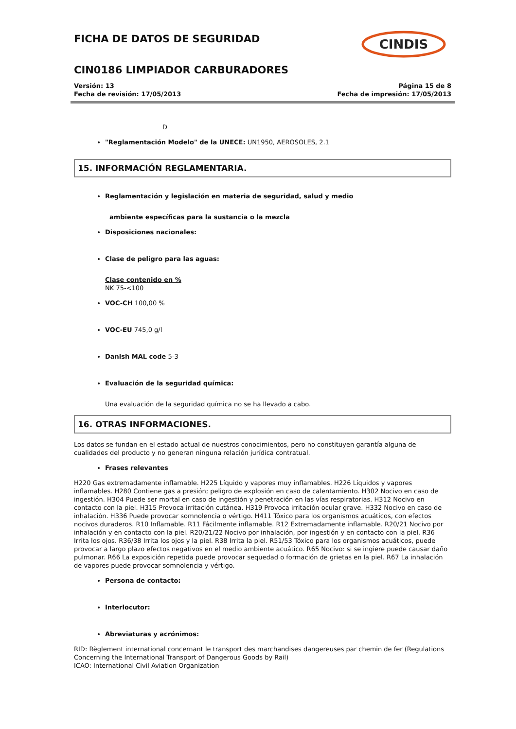FICHA DE DATOS DE SEGURIDAD
CINDIS
CIN0186 LIMPIADOR CARBURADORES
Versión: 13 Página 15 de 8
Fecha de revisión: 17/05/2013 Fecha de impresión: 17/05/2013
D
"Reglamentación Modelo" de la UNECE: UN1950, AEROSOLES, 2.1
15. INFORMACIÓN REGLAMENTARIA.
Reglamentación y legislación en materia de seguridad, salud y medio
ambiente específicas para la sustancia o la mezcla
Disposiciones nacionales:
Clase de peligro para las aguas:
Clase contenido en %
NK 75-<100
VOC-CH 100,00 %
VOC-EU 745,0 g/l
Danish MAL code 5-3
Evaluación de la seguridad química:
Una evaluación de la seguridad química no se ha llevado a cabo.
16. OTRAS INFORMACIONES.
Los datos se fundan en el estado actual de nuestros conocimientos, pero no constituyen garantía alguna de cualidades del producto y no generan ninguna relación jurídica contratual.
Frases relevantes
H220 Gas extremadamente inflamable. H225 Líquido y vapores muy inflamables. H226 Líquidos y vapores inflamables. H280 Contiene gas a presión; peligro de explosión en caso de calentamiento. H302 Nocivo en caso de ingestión. H304 Puede ser mortal en caso de ingestión y penetración en las vías respiratorias. H312 Nocivo en contacto con la piel. H315 Provoca irritación cutánea. H319 Provoca irritación ocular grave. H332 Nocivo en caso de inhalación. H336 Puede provocar somnolencia o vértigo. H411 Tóxico para los organismos acuáticos, con efectos nocivos duraderos. R10 Inflamable. R11 Fácilmente inflamable. R12 Extremadamente inflamable. R20/21 Nocivo por inhalación y en contacto con la piel. R20/21/22 Nocivo por inhalación, por ingestión y en contacto con la piel. R36 Irrita los ojos. R36/38 Irrita los ojos y la piel. R38 Irrita la piel. R51/53 Tóxico para los organismos acuáticos, puede provocar a largo plazo efectos negativos en el medio ambiente acuático. R65 Nocivo: si se ingiere puede causar daño pulmonar. R66 La exposición repetida puede provocar sequedad o formación de grietas en la piel. R67 La inhalación de vapores puede provocar somnolencia y vértigo.
Persona de contacto:
Interlocutor:
Abreviaturas y acrónimos:
RID: Règlement international concernant le transport des marchandises dangereuses par chemin de fer (Regulations Concerning the International Transport of Dangerous Goods by Rail)
ICAO: International Civil Aviation Organization